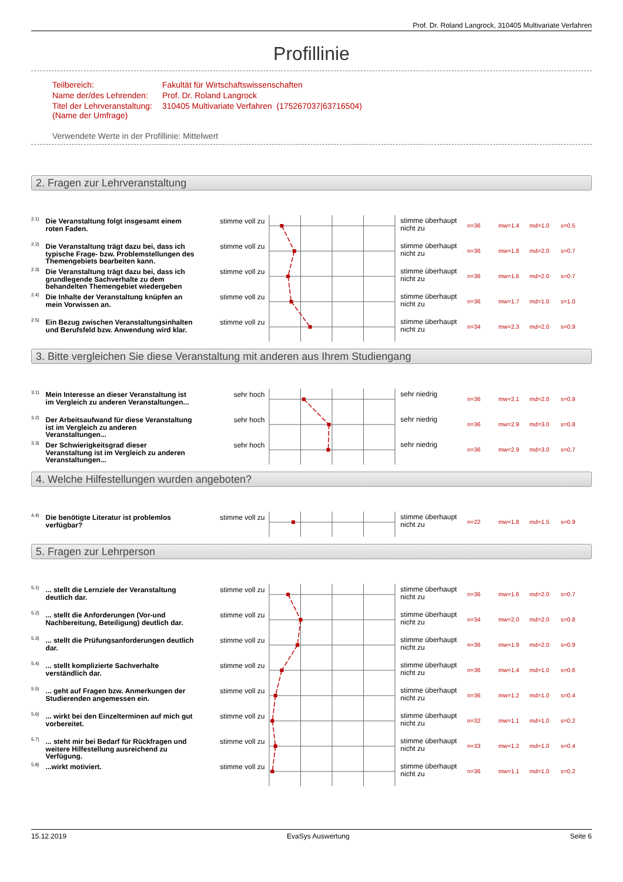Prof. Dr. Roland Langrock, 310405 Multivariate Verfahren
Profillinie
| Teilbereich: | Fakultät für Wirtschaftswissenschaften |
| Name der/des Lehrenden: | Prof. Dr. Roland Langrock |
| Titel der Lehrveranstaltung: (Name der Umfrage) | 310405 Multivariate Verfahren (175267037/63716504) |
Verwendete Werte in der Profillinie: Mittelwert
2. Fragen zur Lehrveranstaltung
2.1)
Die Veranstaltung folgt insgesamt einem roten Faden.
stimme voll zu
stimme überhaupt nicht zu
n=36 mw=1.4 md=1.0 s=0.5
2.2)
Die Veranstaltung trägt dazu bei, dass ich typische Frage- bzw. Problemstellungen des Themengebiets bearbeiten kann.
stimme voll zu
stimme überhaupt nicht zu
n=36 mw=1.8 md=2.0 s=0.7
2.3)
Die Veranstaltung trägt dazu bei, dass ich grundlegende Sachverhalte zu dem behandelten Themengebiet wiedergeben
stimme voll zu
stimme überhaupt nicht zu
n=36 mw=1.6 md=2.0 s=0.7
2.4)
Die Inhalte der Veranstaltung knüpfen an mein Vorwissen an.
stimme voll zu
stimme überhaupt nicht zu
n=36 mw=1.7 md=1.0 s=1.0
2.5)
Ein Bezug zwischen Veranstaltungsinhalten und Berufsfeld bzw. Anwendung wird klar.
stimme voll zu
stimme überhaupt nicht zu
n=34 mw=2.3 md=2.0 s=0.9
3. Bitte vergleichen Sie diese Veranstaltung mit anderen aus Ihrem Studiengang
3.1)
Mein Interesse an dieser Veranstaltung ist im Vergleich zu anderen Veranstaltungen...
sehr hoch
sehr niedrig
n=36 mw=2.1 md=2.0 s=0.9
3.2)
Der Arbeitsaufwand für diese Veranstaltung ist im Vergleich zu anderen Veranstaltungen...
sehr hoch
sehr niedrig
n=36 mw=2.9 md=3.0 s=0.8
3.3)
Der Schwierigkeitsgrad dieser Veranstaltung ist im Vergleich zu anderen Veranstaltungen...
sehr hoch
sehr niedrig
n=36 mw=2.9 md=3.0 s=0.7
4. Welche Hilfestellungen wurden angeboten?
4.4)
Die benötigte Literatur ist problemlos verfügbar?
stimme voll zu
stimme überhaupt nicht zu
n=22 mw=1.8 md=1.5 s=0.9
5. Fragen zur Lehrperson
5.1)
... stellt die Lernziele der Veranstaltung deutlich dar.
stimme voll zu
stimme überhaupt nicht zu
n=36 mw=1.6 md=2.0 s=0.7
5.2)
... stellt die Anforderungen (Vor-und Nachbereitung, Beteiligung) deutlich dar.
stimme voll zu
stimme überhaupt nicht zu
n=34 mw=2.0 md=2.0 s=0.8
5.3)
... stellt die Prüfungsanforderungen deutlich dar.
stimme voll zu
stimme überhaupt nicht zu
n=36 mw=1.9 md=2.0 s=0.9
5.4)
... stellt komplizierte Sachverhalte verständlich dar.
stimme voll zu
stimme überhaupt nicht zu
n=36 mw=1.4 md=1.0 s=0.6
5.5)
... geht auf Fragen bzw. Anmerkungen der Studierenden angemessen ein.
stimme voll zu
stimme überhaupt nicht zu
n=36 mw=1.2 md=1.0 s=0.4
5.6)
... wirkt bei den Einzelterminen auf mich gut vorbereitet.
stimme voll zu
stimme überhaupt nicht zu
n=32 mw=1.1 md=1.0 s=0.2
5.7)
... steht mir bei Bedarf für Rückfragen und weitere Hilfestellung ausreichend zu Verfügung.
stimme voll zu
stimme überhaupt nicht zu
n=33 mw=1.2 md=1.0 s=0.4
5.8)
...wirkt motiviert.
stimme voll zu
stimme überhaupt nicht zu
n=36 mw=1.1 md=1.0 s=0.2
15.12.2019 EvaSys Auswertung Seite 6